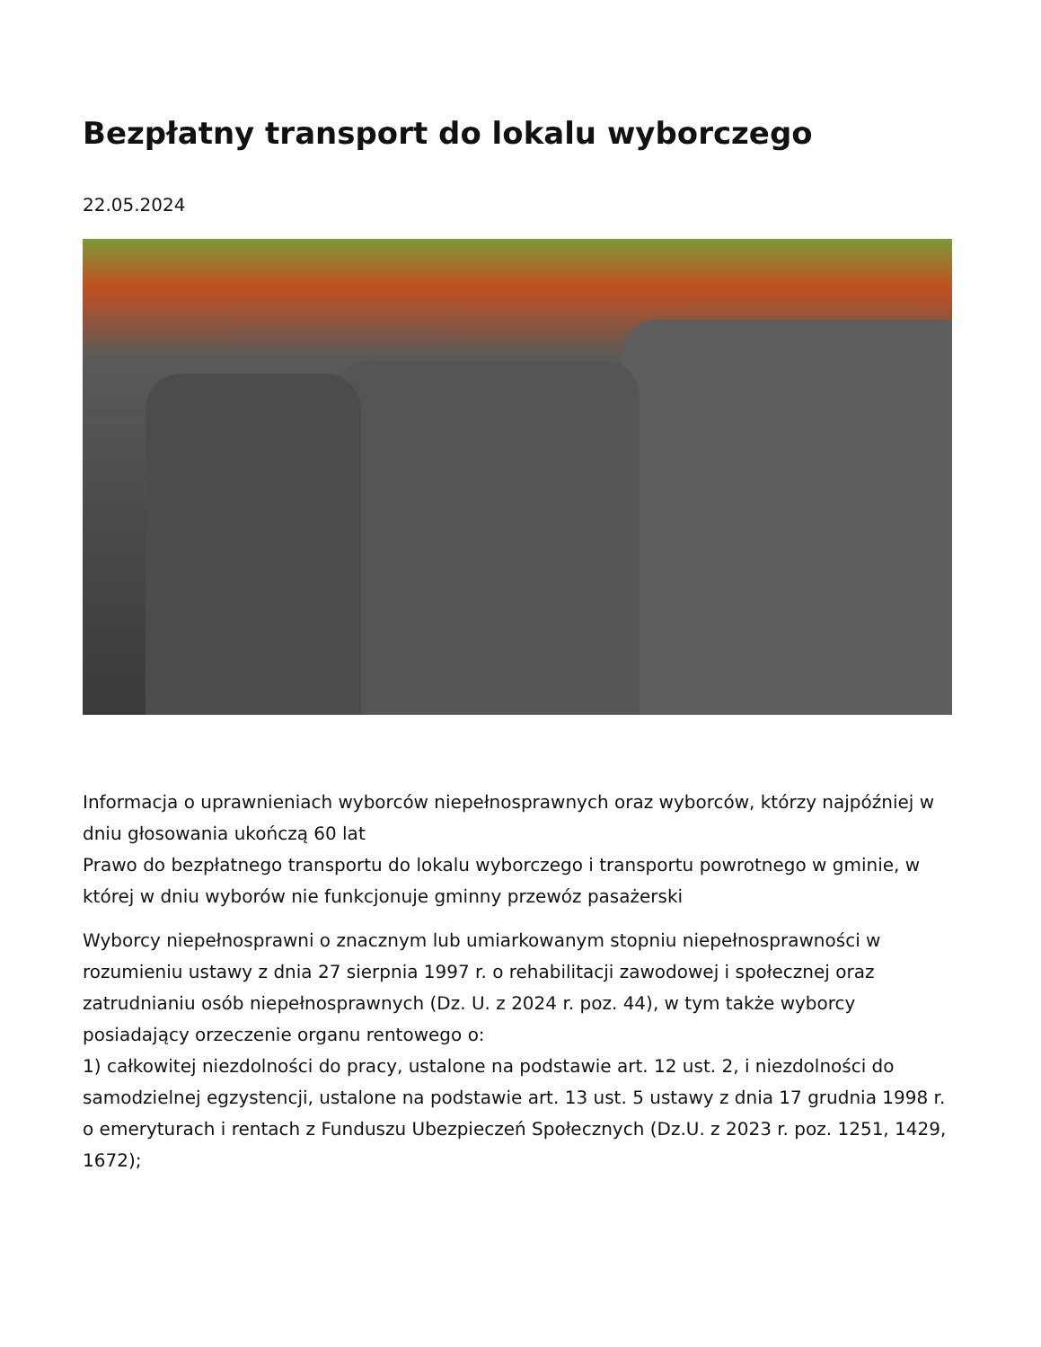Bezpłatny transport do lokalu wyborczego
22.05.2024
Informacja o uprawnieniach wyborców niepełnosprawnych oraz wyborców, którzy najpóźniej w dniu głosowania ukończą 60 lat
Prawo do bezpłatnego transportu do lokalu wyborczego i transportu powrotnego w gminie, w której w dniu wyborów nie funkcjonuje gminny przewóz pasażerski
Wyborcy niepełnosprawni o znacznym lub umiarkowanym stopniu niepełnosprawności w rozumieniu ustawy z dnia 27 sierpnia 1997 r. o rehabilitacji zawodowej i społecznej oraz zatrudnianiu osób niepełnosprawnych (Dz. U. z 2024 r. poz. 44), w tym także wyborcy posiadający orzeczenie organu rentowego o:
1) całkowitej niezdolności do pracy, ustalone na podstawie art. 12 ust. 2, i niezdolności do samodzielnej egzystencji, ustalone na podstawie art. 13 ust. 5 ustawy z dnia 17 grudnia 1998 r. o emeryturach i rentach z Funduszu Ubezpieczeń Społecznych (Dz.U. z 2023 r. poz. 1251, 1429, 1672);